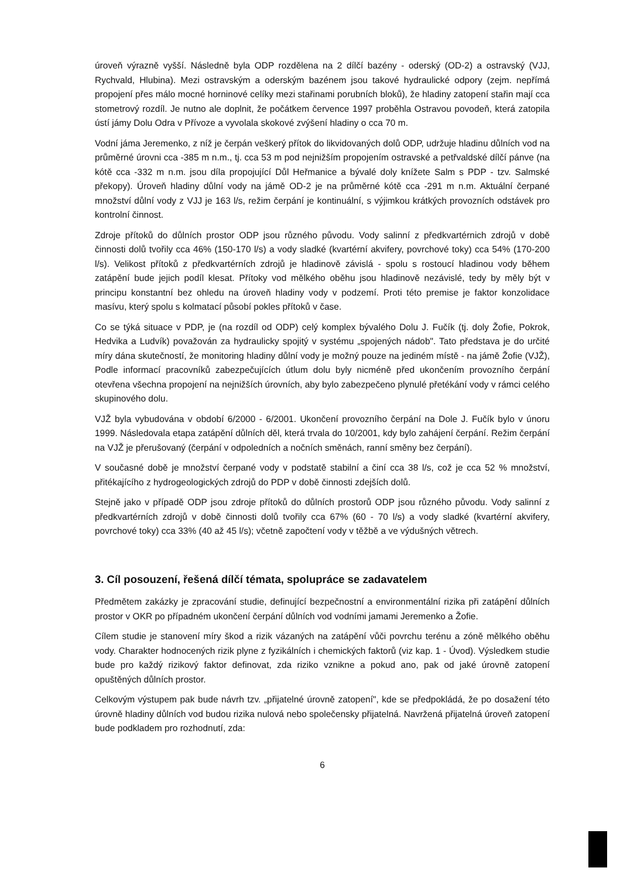úroveň výrazně vyšší. Následně byla ODP rozdělena na 2 dílčí bazény - oderský (OD-2) a ostravský (VJJ, Rychvald, Hlubina). Mezi ostravským a oderským bazénem jsou takové hydraulické odpory (zejm. nepřímá propojení přes málo mocné horninové celíky mezi stařinami porubních bloků), že hladiny zatopení stařin mají cca stometrový rozdíl. Je nutno ale doplnit, že počátkem července 1997 proběhla Ostravou povodeň, která zatopila ústí jámy Dolu Odra v Přívoze a vyvolala skokové zvýšení hladiny o cca 70 m.
Vodní jáma Jeremenko, z níž je čerpán veškerý přítok do likvidovaných dolů ODP, udržuje hladinu důlních vod na průměrné úrovni cca -385 m n.m., tj. cca 53 m pod nejnižším propojením ostravské a petřvaldské dílčí pánve (na kótě cca -332 m n.m. jsou díla propojující Důl Heřmanice a bývalé doly knížete Salm s PDP - tzv. Salmské překopy). Úroveň hladiny důlní vody na jámě OD-2 je na průměrné kótě cca -291 m n.m. Aktuální čerpané množství důlní vody z VJJ je 163 l/s, režim čerpání je kontinuální, s výjimkou krátkých provozních odstávek pro kontrolní činnost.
Zdroje přítoků do důlních prostor ODP jsou různého původu. Vody salinní z předkvartérnich zdrojů v době činnosti dolů tvořily cca 46% (150-170 l/s) a vody sladké (kvartérní akvifery, povrchové toky) cca 54% (170-200 l/s). Velikost přítoků z předkvartérních zdrojů je hladinově závislá - spolu s rostoucí hladinou vody během zatápění bude jejich podíl klesat. Přítoky vod mělkého oběhu jsou hladinově nezávislé, tedy by měly být v principu konstantní bez ohledu na úroveň hladiny vody v podzemí. Proti této premise je faktor konzolidace masívu, který spolu s kolmatací působí pokles přítoků v čase.
Co se týká situace v PDP, je (na rozdíl od ODP) celý komplex bývalého Dolu J. Fučík (tj. doly Žofie, Pokrok, Hedvika a Ludvík) považován za hydraulicky spojitý v systému „spojených nádob". Tato představa je do určité míry dána skutečností, že monitoring hladiny důlní vody je možný pouze na jediném místě - na jámě Žofie (VJŽ), Podle informací pracovníků zabezpečujících útlum dolu byly nicméně před ukončením provozního čerpání otevřena všechna propojení na nejnižších úrovních, aby bylo zabezpečeno plynulé přetékání vody v rámci celého skupinového dolu.
VJŽ byla vybudována v období 6/2000 - 6/2001. Ukončení provozního čerpání na Dole J. Fučík bylo v únoru 1999. Následovala etapa zatápění důlních děl, která trvala do 10/2001, kdy bylo zahájení čerpání. Režim čerpání na VJŽ je přerušovaný (čerpání v odpoledních a nočních směnách, ranní směny bez čerpání).
V současné době je množství čerpané vody v podstatě stabilní a činí cca 38 l/s, což je cca 52 % množství, přitékajícího z hydrogeologických zdrojů do PDP v době činnosti zdejších dolů.
Stejně jako v případě ODP jsou zdroje přítoků do důlních prostorů ODP jsou různého původu. Vody salinní z předkvartérních zdrojů v době činnosti dolů tvořily cca 67% (60 - 70 l/s) a vody sladké (kvartérní akvifery, povrchové toky) cca 33% (40 až 45 l/s); včetně započtení vody v těžbě a ve výdušných větrech.
3. Cíl posouzení, řešená dílčí témata, spolupráce se zadavatelem
Předmětem zakázky je zpracování studie, definující bezpečnostní a environmentální rizika při zatápění důlních prostor v OKR po případném ukončení čerpání důlních vod vodními jamami Jeremenko a Žofie.
Cílem studie je stanovení míry škod a rizik vázaných na zatápění vůči povrchu terénu a zóně mělkého oběhu vody. Charakter hodnocených rizik plyne z fyzikálních i chemických faktorů (viz kap. 1 - Úvod). Výsledkem studie bude pro každý rizikový faktor definovat, zda riziko vznikne a pokud ano, pak od jaké úrovně zatopení opuštěných důlních prostor.
Celkovým výstupem pak bude návrh tzv. „přijatelné úrovně zatopení", kde se předpokládá, že po dosažení této úrovně hladiny důlních vod budou rizika nulová nebo společensky přijatelná. Navržená přijatelná úroveň zatopení bude podkladem pro rozhodnutí, zda:
6